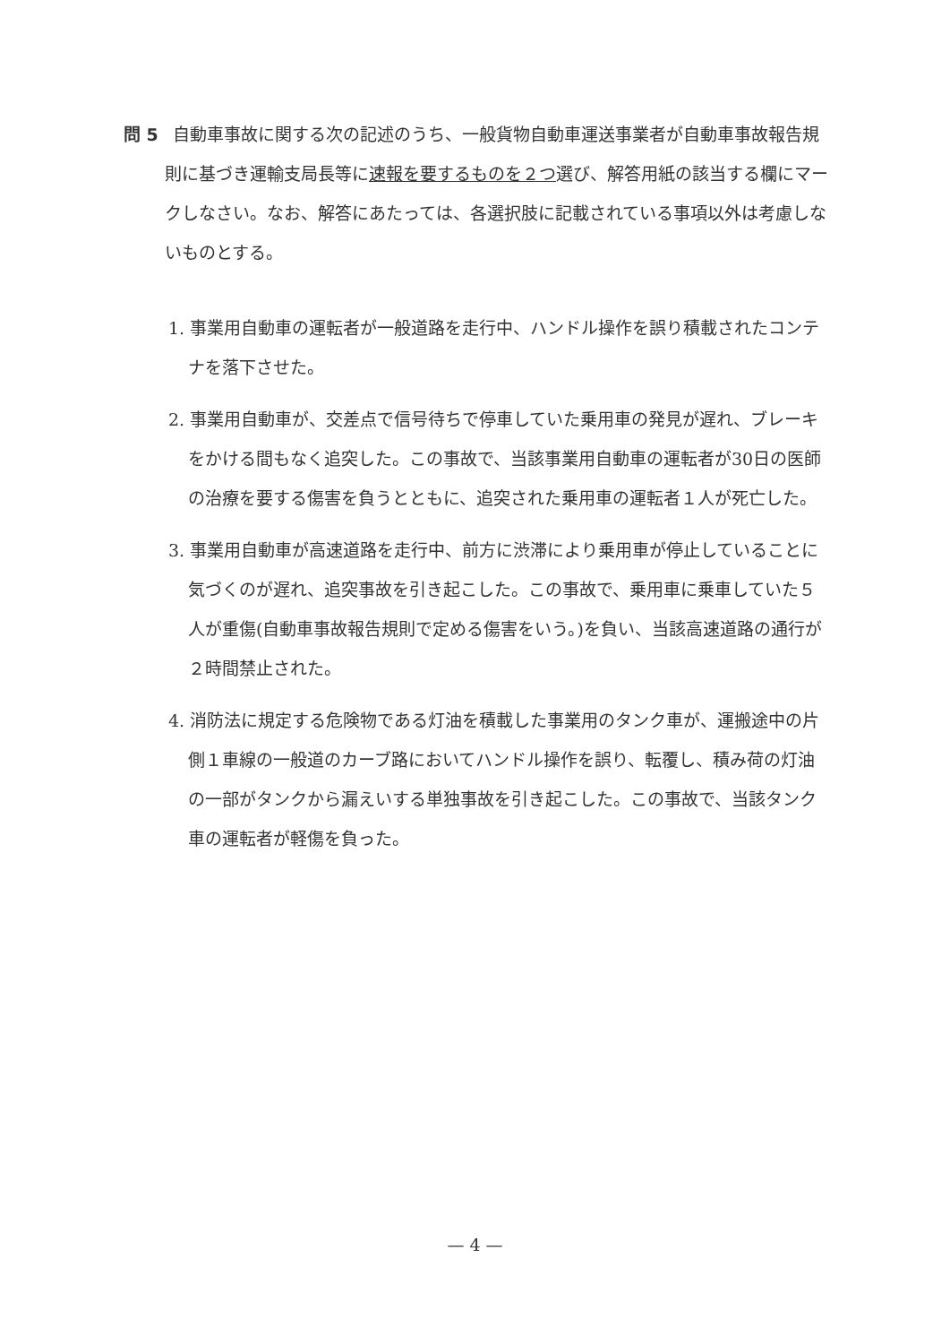問 5 自動車事故に関する次の記述のうち、一般貨物自動車運送事業者が自動車事故報告規則に基づき運輸支局長等に速報を要するものを２つ選び、解答用紙の該当する欄にマークしなさい。なお、解答にあたっては、各選択肢に記載されている事項以外は考慮しないものとする。
1. 事業用自動車の運転者が一般道路を走行中、ハンドル操作を誤り積載されたコンテナを落下させた。
2. 事業用自動車が、交差点で信号待ちで停車していた乗用車の発見が遅れ、ブレーキをかける間もなく追突した。この事故で、当該事業用自動車の運転者が30日の医師の治療を要する傷害を負うとともに、追突された乗用車の運転者１人が死亡した。
3. 事業用自動車が高速道路を走行中、前方に渋滞により乗用車が停止していることに気づくのが遅れ、追突事故を引き起こした。この事故で、乗用車に乗車していた５人が重傷(自動車事故報告規則で定める傷害をいう。)を負い、当該高速道路の通行が２時間禁止された。
4. 消防法に規定する危険物である灯油を積載した事業用のタンク車が、運搬途中の片側１車線の一般道のカーブ路においてハンドル操作を誤り、転覆し、積み荷の灯油の一部がタンクから漏えいする単独事故を引き起こした。この事故で、当該タンク車の運転者が軽傷を負った。
— 4 —